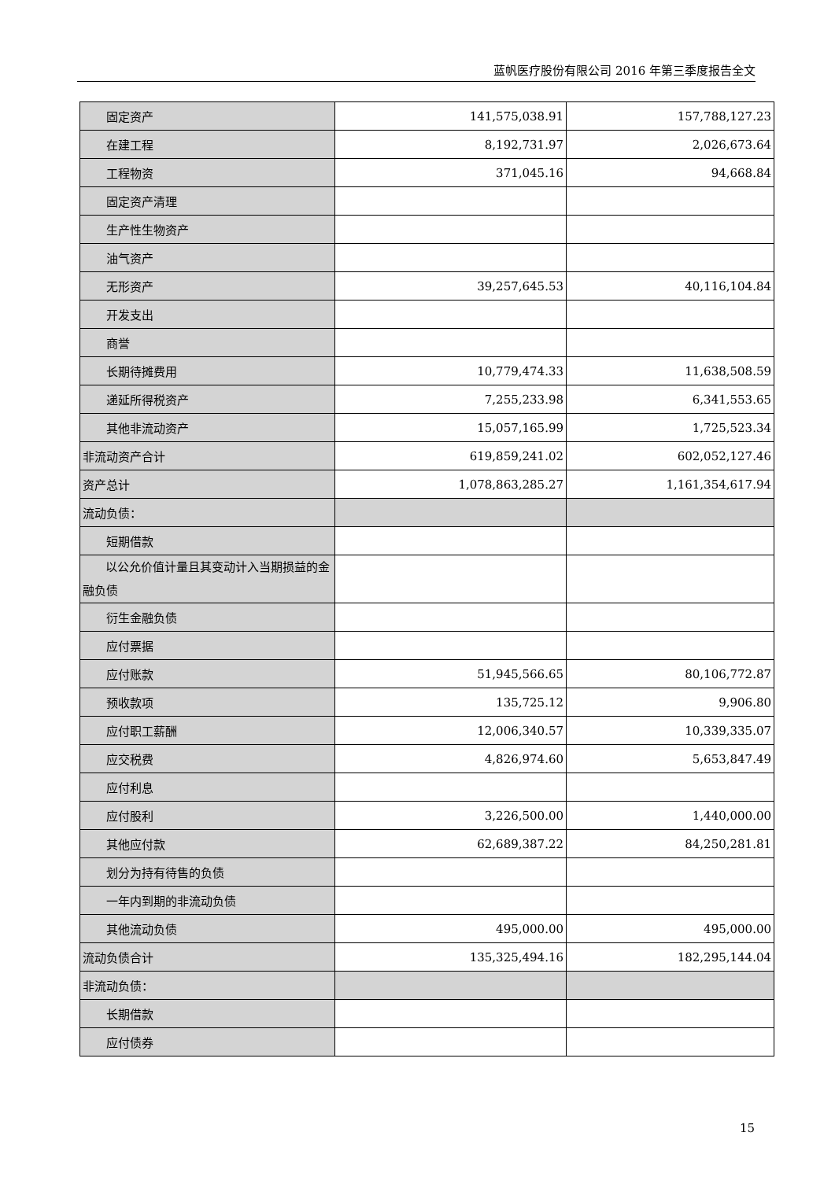蓝帆医疗股份有限公司 2016 年第三季度报告全文
| 固定资产 | 141,575,038.91 | 157,788,127.23 |
| 在建工程 | 8,192,731.97 | 2,026,673.64 |
| 工程物资 | 371,045.16 | 94,668.84 |
| 固定资产清理 | | |
| 生产性生物资产 | | |
| 油气资产 | | |
| 无形资产 | 39,257,645.53 | 40,116,104.84 |
| 开发支出 | | |
| 商誉 | | |
| 长期待摊费用 | 10,779,474.33 | 11,638,508.59 |
| 递延所得税资产 | 7,255,233.98 | 6,341,553.65 |
| 其他非流动资产 | 15,057,165.99 | 1,725,523.34 |
| 非流动资产合计 | 619,859,241.02 | 602,052,127.46 |
| 资产总计 | 1,078,863,285.27 | 1,161,354,617.94 |
| 流动负债： | | |
| 短期借款 | | |
| 以公允价值计量且其变动计入当期损益的金融负债 | | |
| 衍生金融负债 | | |
| 应付票据 | | |
| 应付账款 | 51,945,566.65 | 80,106,772.87 |
| 预收款项 | 135,725.12 | 9,906.80 |
| 应付职工薪酬 | 12,006,340.57 | 10,339,335.07 |
| 应交税费 | 4,826,974.60 | 5,653,847.49 |
| 应付利息 | | |
| 应付股利 | 3,226,500.00 | 1,440,000.00 |
| 其他应付款 | 62,689,387.22 | 84,250,281.81 |
| 划分为持有待售的负债 | | |
| 一年内到期的非流动负债 | | |
| 其他流动负债 | 495,000.00 | 495,000.00 |
| 流动负债合计 | 135,325,494.16 | 182,295,144.04 |
| 非流动负债： | | |
| 长期借款 | | |
| 应付债券 | | |
15